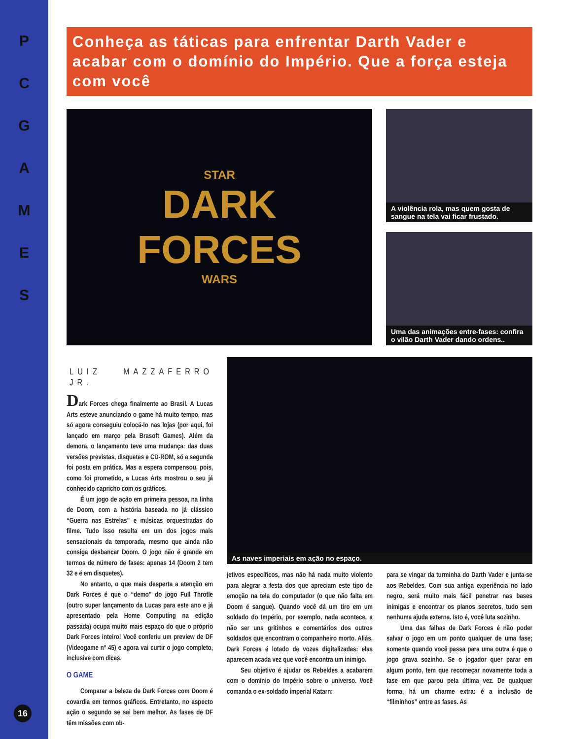P
C
G
A
M
E
S
16
Conheça as táticas para enfrentar Darth Vader e acabar com o domínio do Império. Que a força esteja com você
STAR
DARK
FORCES
WARS
A violência rola, mas quem gosta de sangue na tela vai ficar frustado.
Uma das animações entre-fases: confira o vilão Darth Vader dando ordens..
LUIZ MAZZAFERRO JR.
Dark Forces chega finalmente ao Brasil. A Lucas Arts esteve anunciando o game há muito tempo, mas só agora conseguiu colocá-lo nas lojas (por aqui, foi lançado em março pela Brasoft Games). Além da demora, o lançamento teve uma mudança: das duas versões previstas, disquetes e CD-ROM, só a segunda foi posta em prática. Mas a espera compensou, pois, como foi prometido, a Lucas Arts mostrou o seu já conhecido capricho com os gráficos.
É um jogo de ação em primeira pessoa, na linha de Doom, com a história baseada no já clássico “Guerra nas Estrelas” e músicas orquestradas do filme. Tudo isso resulta em um dos jogos mais sensacionais da temporada, mesmo que ainda não consiga desbancar Doom. O jogo não é grande em termos de número de fases: apenas 14 (Doom 2 tem 32 e é em disquetes).
No entanto, o que mais desperta a atenção em Dark Forces é que o “demo” do jogo Full Throtle (outro super lançamento da Lucas para este ano e já apresentado pela Home Computing na edição passada) ocupa muito mais espaço do que o próprio Dark Forces inteiro! Você conferiu um preview de DF (Videogame nº 45) e agora vai curtir o jogo completo, inclusive com dicas.
O GAME
Comparar a beleza de Dark Forces com Doom é covardia em termos gráficos. Entretanto, no aspecto ação o segundo se sai bem melhor. As fases de DF têm missões com ob-
As naves imperiais em ação no espaço.
jetivos específicos, mas não há nada muito violento para alegrar a festa dos que apreciam este tipo de emoção na tela do computador (o que não falta em Doom é sangue). Quando você dá um tiro em um soldado do Império, por exemplo, nada acontece, a não ser uns gritinhos e comentários dos outros soldados que encontram o companheiro morto. Aliás, Dark Forces é lotado de vozes digitalizadas: elas aparecem acada vez que você encontra um inimigo.
Seu objetivo é ajudar os Rebeldes a acabarem com o domínio do Império sobre o universo. Você comanda o ex-soldado imperial Katarn:
para se vingar da turminha do Darth Vader e junta-se aos Rebeldes. Com sua antiga experiência no lado negro, será muito mais fácil penetrar nas bases inimigas e encontrar os planos secretos, tudo sem nenhuma ajuda externa. Isto é, você luta sozinho.
Uma das falhas de Dark Forces é não poder salvar o jogo em um ponto qualquer de uma fase; somente quando você passa para uma outra é que o jogo grava sozinho. Se o jogador quer parar em algum ponto, tem que recomeçar novamente toda a fase em que parou pela última vez. De qualquer forma, há um charme extra: é a inclusão de “filminhos” entre as fases. As